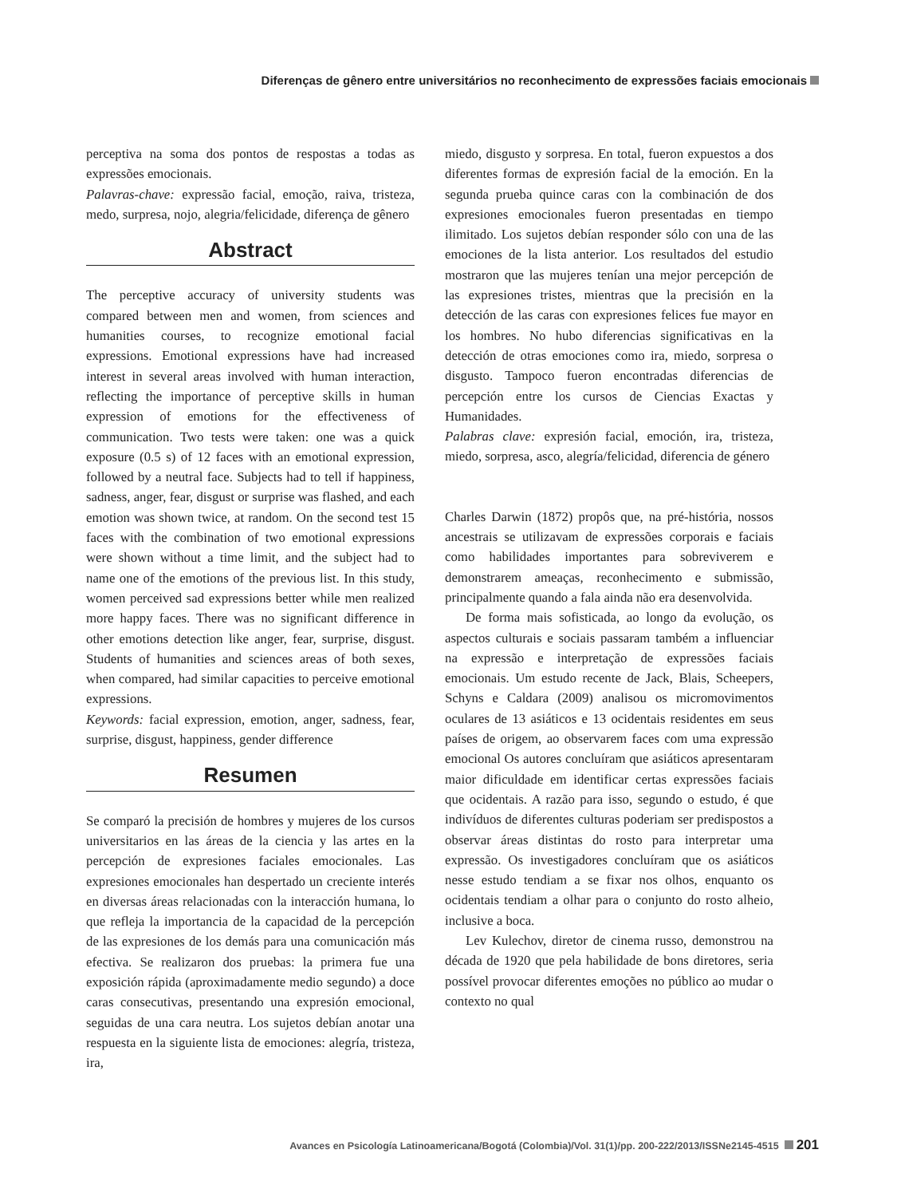Diferenças de gênero entre universitários no reconhecimento de expressões faciais emocionais
perceptiva na soma dos pontos de respostas a todas as expressões emocionais.
Palavras-chave: expressão facial, emoção, raiva, tristeza, medo, surpresa, nojo, alegria/felicidade, diferença de gênero
Abstract
The perceptive accuracy of university students was compared between men and women, from sciences and humanities courses, to recognize emotional facial expressions. Emotional expressions have had increased interest in several areas involved with human interaction, reflecting the importance of perceptive skills in human expression of emotions for the effectiveness of communication. Two tests were taken: one was a quick exposure (0.5 s) of 12 faces with an emotional expression, followed by a neutral face. Subjects had to tell if happiness, sadness, anger, fear, disgust or surprise was flashed, and each emotion was shown twice, at random. On the second test 15 faces with the combination of two emotional expressions were shown without a time limit, and the subject had to name one of the emotions of the previous list. In this study, women perceived sad expressions better while men realized more happy faces. There was no significant difference in other emotions detection like anger, fear, surprise, disgust. Students of humanities and sciences areas of both sexes, when compared, had similar capacities to perceive emotional expressions.
Keywords: facial expression, emotion, anger, sadness, fear, surprise, disgust, happiness, gender difference
Resumen
Se comparó la precisión de hombres y mujeres de los cursos universitarios en las áreas de la ciencia y las artes en la percepción de expresiones faciales emocionales. Las expresiones emocionales han despertado un creciente interés en diversas áreas relacionadas con la interacción humana, lo que refleja la importancia de la capacidad de la percepción de las expresiones de los demás para una comunicación más efectiva. Se realizaron dos pruebas: la primera fue una exposición rápida (aproximadamente medio segundo) a doce caras consecutivas, presentando una expresión emocional, seguidas de una cara neutra. Los sujetos debían anotar una respuesta en la siguiente lista de emociones: alegría, tristeza, ira,
miedo, disgusto y sorpresa. En total, fueron expuestos a dos diferentes formas de expresión facial de la emoción. En la segunda prueba quince caras con la combinación de dos expresiones emocionales fueron presentadas en tiempo ilimitado. Los sujetos debían responder sólo con una de las emociones de la lista anterior. Los resultados del estudio mostraron que las mujeres tenían una mejor percepción de las expresiones tristes, mientras que la precisión en la detección de las caras con expresiones felices fue mayor en los hombres. No hubo diferencias significativas en la detección de otras emociones como ira, miedo, sorpresa o disgusto. Tampoco fueron encontradas diferencias de percepción entre los cursos de Ciencias Exactas y Humanidades.
Palabras clave: expresión facial, emoción, ira, tristeza, miedo, sorpresa, asco, alegría/felicidad, diferencia de género
Charles Darwin (1872) propôs que, na pré-história, nossos ancestrais se utilizavam de expressões corporais e faciais como habilidades importantes para sobreviverem e demonstrarem ameaças, reconhecimento e submissão, principalmente quando a fala ainda não era desenvolvida.
De forma mais sofisticada, ao longo da evolução, os aspectos culturais e sociais passaram também a influenciar na expressão e interpretação de expressões faciais emocionais. Um estudo recente de Jack, Blais, Scheepers, Schyns e Caldara (2009) analisou os micromovimentos oculares de 13 asiáticos e 13 ocidentais residentes em seus países de origem, ao observarem faces com uma expressão emocional Os autores concluíram que asiáticos apresentaram maior dificuldade em identificar certas expressões faciais que ocidentais. A razão para isso, segundo o estudo, é que indivíduos de diferentes culturas poderiam ser predispostos a observar áreas distintas do rosto para interpretar uma expressão. Os investigadores concluíram que os asiáticos nesse estudo tendiam a se fixar nos olhos, enquanto os ocidentais tendiam a olhar para o conjunto do rosto alheio, inclusive a boca.
Lev Kulechov, diretor de cinema russo, demonstrou na década de 1920 que pela habilidade de bons diretores, seria possível provocar diferentes emoções no público ao mudar o contexto no qual
Avances en Psicología Latinoamericana/Bogotá (Colombia)/Vol. 31(1)/pp. 200-222/2013/ISSNe2145-4515 201